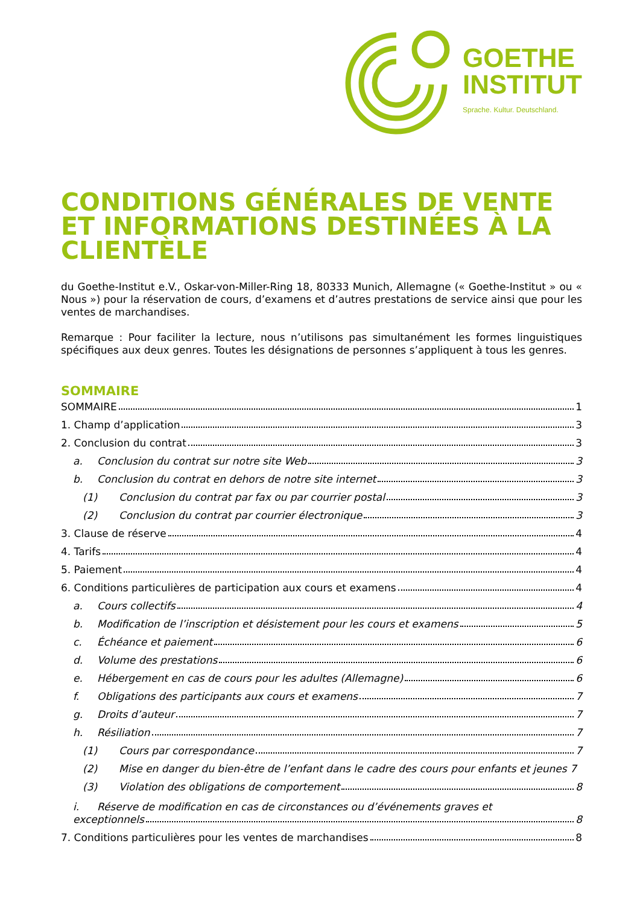GOETHE
INSTITUT
Sprache. Kultur. Deutschland.
CONDITIONS GÉNÉRALES DE VENTE ET INFORMATIONS DESTINÉES À LA CLIENTÈLE
du Goethe-Institut e.V., Oskar-von-Miller-Ring 18, 80333 Munich, Allemagne (« Goethe-Institut » ou « Nous ») pour la réservation de cours, d’examens et d’autres prestations de service ainsi que pour les ventes de marchandises.
Remarque : Pour faciliter la lecture, nous n’utilisons pas simultanément les formes linguistiques spécifiques aux deux genres. Toutes les désignations de personnes s’appliquent à tous les genres.
SOMMAIRE
SOMMAIRE 1
1. Champ d’application 3
2. Conclusion du contrat 3
a. Conclusion du contrat sur notre site Web 3
b. Conclusion du contrat en dehors de notre site internet 3
(1) Conclusion du contrat par fax ou par courrier postal 3
(2) Conclusion du contrat par courrier électronique 3
3. Clause de réserve 4
4. Tarifs 4
5. Paiement 4
6. Conditions particulières de participation aux cours et examens 4
a. Cours collectifs 4
b. Modification de l’inscription et désistement pour les cours et examens 5
c. Échéance et paiement 6
d. Volume des prestations 6
e. Hébergement en cas de cours pour les adultes (Allemagne) 6
f. Obligations des participants aux cours et examens 7
g. Droits d’auteur 7
h. Résiliation 7
(1) Cours par correspondance 7
(2) Mise en danger du bien-être de l’enfant dans le cadre des cours pour enfants et jeunes 7
(3) Violation des obligations de comportement 8
i. Réserve de modification en cas de circonstances ou d’événements graves et
exceptionnels 8
7. Conditions particulières pour les ventes de marchandises 8